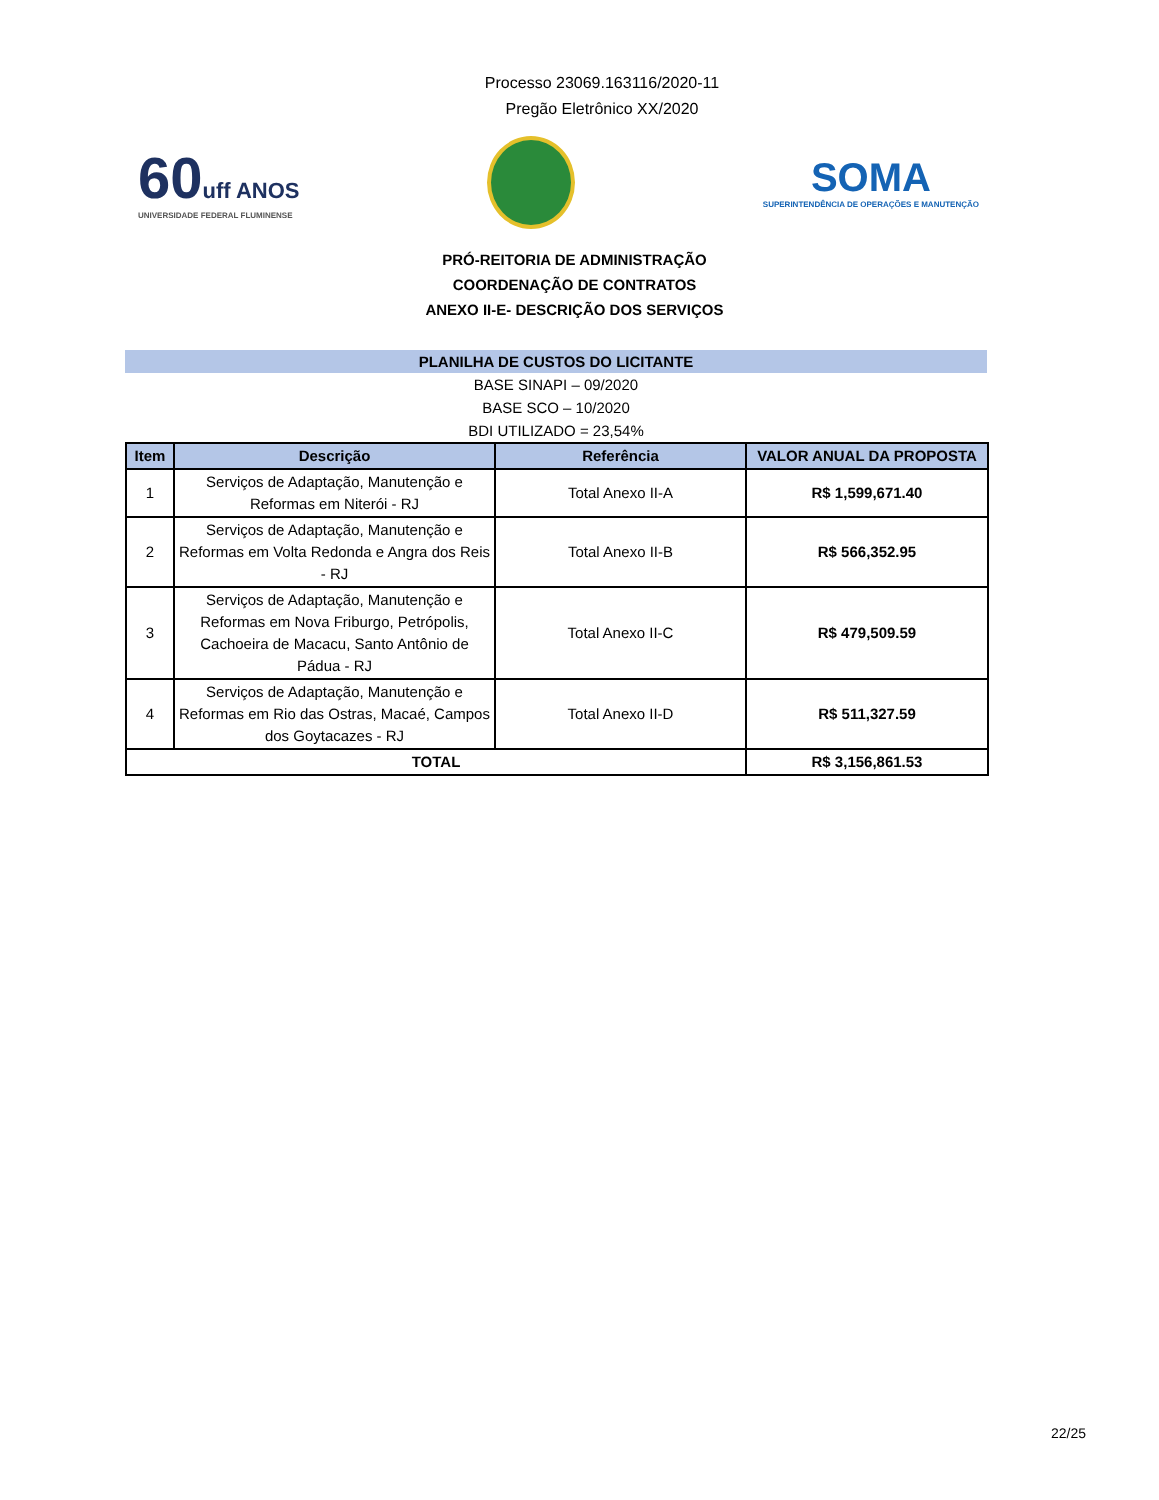Processo 23069.163116/2020-11
Pregão Eletrônico XX/2020
60uff ANOS
UNIVERSIDADE FEDERAL FLUMINENSE
SOMA
SUPERINTENDÊNCIA DE OPERAÇÕES E MANUTENÇÃO
PRÓ-REITORIA DE ADMINISTRAÇÃO
COORDENAÇÃO DE CONTRATOS
ANEXO II-E- DESCRIÇÃO DOS SERVIÇOS
PLANILHA DE CUSTOS DO LICITANTE
BASE SINAPI – 09/2020
BASE SCO – 10/2020
BDI UTILIZADO = 23,54%
| Item | Descrição | Referência | VALOR ANUAL DA PROPOSTA |
| --- | --- | --- | --- |
| 1 | Serviços de Adaptação, Manutenção e Reformas em Niterói - RJ | Total Anexo II-A | R$ 1,599,671.40 |
| 2 | Serviços de Adaptação, Manutenção e Reformas em Volta Redonda e Angra dos Reis - RJ | Total Anexo II-B | R$ 566,352.95 |
| 3 | Serviços de Adaptação, Manutenção e Reformas em Nova Friburgo, Petrópolis, Cachoeira de Macacu, Santo Antônio de Pádua - RJ | Total Anexo II-C | R$ 479,509.59 |
| 4 | Serviços de Adaptação, Manutenção e Reformas em Rio das Ostras, Macaé, Campos dos Goytacazes - RJ | Total Anexo II-D | R$ 511,327.59 |
| TOTAL | | | R$ 3,156,861.53 |
22/25